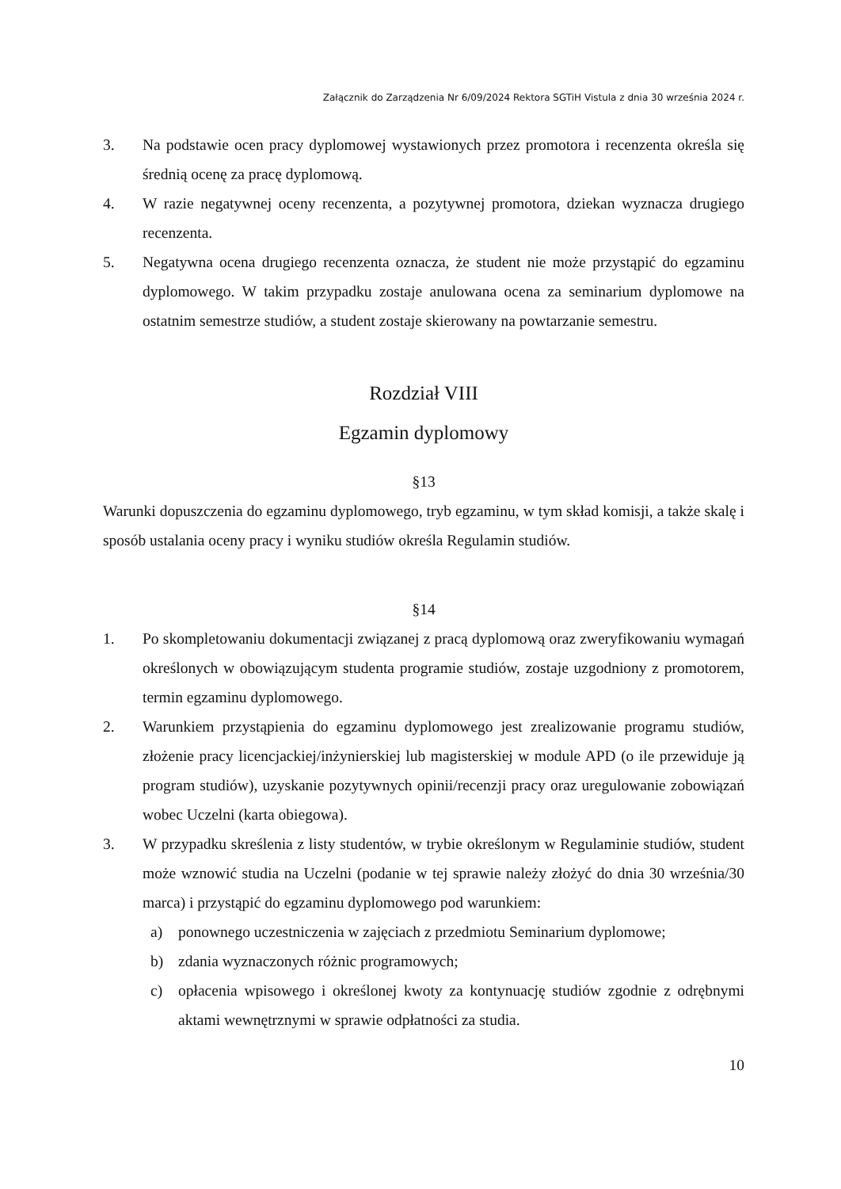Załącznik do Zarządzenia Nr 6/09/2024 Rektora SGTiH Vistula z dnia 30 września 2024 r.
3. Na podstawie ocen pracy dyplomowej wystawionych przez promotora i recenzenta określa się średnią ocenę za pracę dyplomową.
4. W razie negatywnej oceny recenzenta, a pozytywnej promotora, dziekan wyznacza drugiego recenzenta.
5. Negatywna ocena drugiego recenzenta oznacza, że student nie może przystąpić do egzaminu dyplomowego. W takim przypadku zostaje anulowana ocena za seminarium dyplomowe na ostatnim semestrze studiów, a student zostaje skierowany na powtarzanie semestru.
Rozdział VIII
Egzamin dyplomowy
§13
Warunki dopuszczenia do egzaminu dyplomowego, tryb egzaminu, w tym skład komisji, a także skalę i sposób ustalania oceny pracy i wyniku studiów określa Regulamin studiów.
§14
1. Po skompletowaniu dokumentacji związanej z pracą dyplomową oraz zweryfikowaniu wymagań określonych w obowiązującym studenta programie studiów, zostaje uzgodniony z promotorem, termin egzaminu dyplomowego.
2. Warunkiem przystąpienia do egzaminu dyplomowego jest zrealizowanie programu studiów, złożenie pracy licencjackiej/inżynierskiej lub magisterskiej w module APD (o ile przewiduje ją program studiów), uzyskanie pozytywnych opinii/recenzji pracy oraz uregulowanie zobowiązań wobec Uczelni (karta obiegowa).
3. W przypadku skreślenia z listy studentów, w trybie określonym w Regulaminie studiów, student może wznowić studia na Uczelni (podanie w tej sprawie należy złożyć do dnia 30 września/30 marca) i przystąpić do egzaminu dyplomowego pod warunkiem:
a) ponownego uczestniczenia w zajęciach z przedmiotu Seminarium dyplomowe;
b) zdania wyznaczonych różnic programowych;
c) opłacenia wpisowego i określonej kwoty za kontynuację studiów zgodnie z odrębnymi aktami wewnętrznymi w sprawie odpłatności za studia.
10